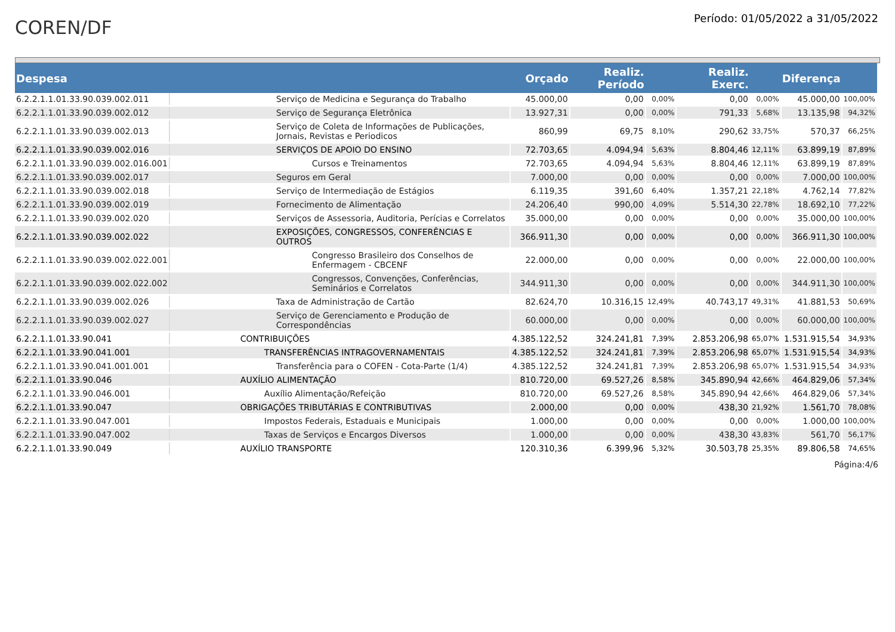COREN/DF
Período: 01/05/2022 a 31/05/2022
| Despesa | | Orçado | Realiz. Período | | Realiz. Exerc. | | Diferença | |
| --- | --- | --- | --- | --- | --- | --- | --- | --- |
| 6.2.2.1.1.01.33.90.039.002.011 | Serviço de Medicina e Segurança do Trabalho | 45.000,00 | 0,00 | 0,00% | 0,00 | 0,00% | 45.000,00 | 100,00% |
| 6.2.2.1.1.01.33.90.039.002.012 | Serviço de Segurança Eletrônica | 13.927,31 | 0,00 | 0,00% | 791,33 | 5,68% | 13.135,98 | 94,32% |
| 6.2.2.1.1.01.33.90.039.002.013 | Serviço de Coleta de Informações de Publicações, Jornais, Revistas e Periodicos | 860,99 | 69,75 | 8,10% | 290,62 | 33,75% | 570,37 | 66,25% |
| 6.2.2.1.1.01.33.90.039.002.016 | SERVIÇOS DE APOIO DO ENSINO | 72.703,65 | 4.094,94 | 5,63% | 8.804,46 | 12,11% | 63.899,19 | 87,89% |
| 6.2.2.1.1.01.33.90.039.002.016.001 | Cursos e Treinamentos | 72.703,65 | 4.094,94 | 5,63% | 8.804,46 | 12,11% | 63.899,19 | 87,89% |
| 6.2.2.1.1.01.33.90.039.002.017 | Seguros em Geral | 7.000,00 | 0,00 | 0,00% | 0,00 | 0,00% | 7.000,00 | 100,00% |
| 6.2.2.1.1.01.33.90.039.002.018 | Serviço de Intermediação de Estágios | 6.119,35 | 391,60 | 6,40% | 1.357,21 | 22,18% | 4.762,14 | 77,82% |
| 6.2.2.1.1.01.33.90.039.002.019 | Fornecimento de Alimentação | 24.206,40 | 990,00 | 4,09% | 5.514,30 | 22,78% | 18.692,10 | 77,22% |
| 6.2.2.1.1.01.33.90.039.002.020 | Serviços de Assessoria, Auditoria, Perícias e Correlatos | 35.000,00 | 0,00 | 0,00% | 0,00 | 0,00% | 35.000,00 | 100,00% |
| 6.2.2.1.1.01.33.90.039.002.022 | EXPOSIÇÕES, CONGRESSOS, CONFERÊNCIAS E OUTROS | 366.911,30 | 0,00 | 0,00% | 0,00 | 0,00% | 366.911,30 | 100,00% |
| 6.2.2.1.1.01.33.90.039.002.022.001 | Congresso Brasileiro dos Conselhos de Enfermagem - CBCENF | 22.000,00 | 0,00 | 0,00% | 0,00 | 0,00% | 22.000,00 | 100,00% |
| 6.2.2.1.1.01.33.90.039.002.022.002 | Congressos, Convenções, Conferências, Seminários e Correlatos | 344.911,30 | 0,00 | 0,00% | 0,00 | 0,00% | 344.911,30 | 100,00% |
| 6.2.2.1.1.01.33.90.039.002.026 | Taxa de Administração de Cartão | 82.624,70 | 10.316,15 | 12,49% | 40.743,17 | 49,31% | 41.881,53 | 50,69% |
| 6.2.2.1.1.01.33.90.039.002.027 | Serviço de Gerenciamento e Produção de Correspondências | 60.000,00 | 0,00 | 0,00% | 0,00 | 0,00% | 60.000,00 | 100,00% |
| 6.2.2.1.1.01.33.90.041 | CONTRIBUIÇÕES | 4.385.122,52 | 324.241,81 | 7,39% | 2.853.206,98 | 65,07% | 1.531.915,54 | 34,93% |
| 6.2.2.1.1.01.33.90.041.001 | TRANSFERÊNCIAS INTRAGOVERNAMENTAIS | 4.385.122,52 | 324.241,81 | 7,39% | 2.853.206,98 | 65,07% | 1.531.915,54 | 34,93% |
| 6.2.2.1.1.01.33.90.041.001.001 | Transferência para o COFEN - Cota-Parte (1/4) | 4.385.122,52 | 324.241,81 | 7,39% | 2.853.206,98 | 65,07% | 1.531.915,54 | 34,93% |
| 6.2.2.1.1.01.33.90.046 | AUXÍLIO ALIMENTAÇÃO | 810.720,00 | 69.527,26 | 8,58% | 345.890,94 | 42,66% | 464.829,06 | 57,34% |
| 6.2.2.1.1.01.33.90.046.001 | Auxílio Alimentação/Refeição | 810.720,00 | 69.527,26 | 8,58% | 345.890,94 | 42,66% | 464.829,06 | 57,34% |
| 6.2.2.1.1.01.33.90.047 | OBRIGAÇÕES TRIBUTÁRIAS E CONTRIBUTIVAS | 2.000,00 | 0,00 | 0,00% | 438,30 | 21,92% | 1.561,70 | 78,08% |
| 6.2.2.1.1.01.33.90.047.001 | Impostos Federais, Estaduais e Municipais | 1.000,00 | 0,00 | 0,00% | 0,00 | 0,00% | 1.000,00 | 100,00% |
| 6.2.2.1.1.01.33.90.047.002 | Taxas de Serviços e Encargos Diversos | 1.000,00 | 0,00 | 0,00% | 438,30 | 43,83% | 561,70 | 56,17% |
| 6.2.2.1.1.01.33.90.049 | AUXÍLIO TRANSPORTE | 120.310,36 | 6.399,96 | 5,32% | 30.503,78 | 25,35% | 89.806,58 | 74,65% |
Página:4/6